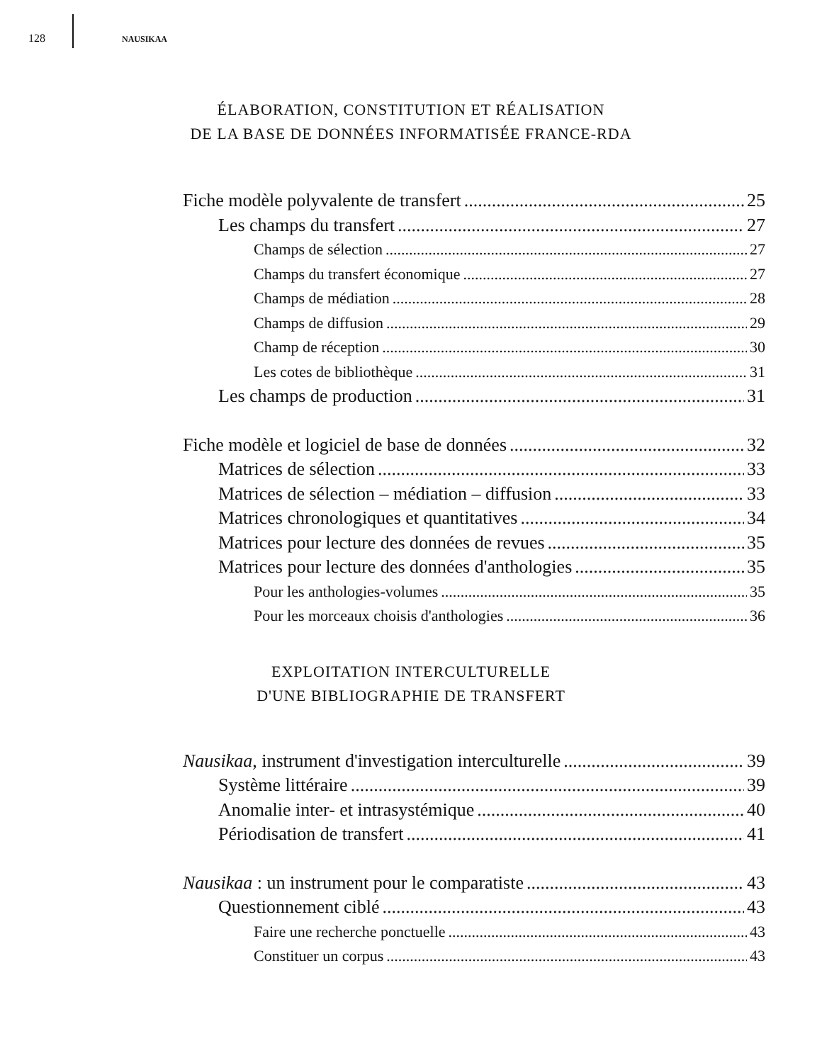128 NAUSIKAA
ÉLABORATION, CONSTITUTION ET RÉALISATION
DE LA BASE DE DONNÉES INFORMATISÉE FRANCE-RDA
Fiche modèle polyvalente de transfert 25
Les champs du transfert 27
Champs de sélection 27
Champs du transfert économique 27
Champs de médiation 28
Champs de diffusion 29
Champ de réception 30
Les cotes de bibliothèque 31
Les champs de production 31
Fiche modèle et logiciel de base de données 32
Matrices de sélection 33
Matrices de sélection – médiation – diffusion 33
Matrices chronologiques et quantitatives 34
Matrices pour lecture des données de revues 35
Matrices pour lecture des données d'anthologies 35
Pour les anthologies-volumes 35
Pour les morceaux choisis d'anthologies 36
EXPLOITATION INTERCULTURELLE
D'UNE BIBLIOGRAPHIE DE TRANSFERT
Nausikaa, instrument d'investigation interculturelle 39
Système littéraire 39
Anomalie inter- et intrasystémique 40
Périodisation de transfert 41
Nausikaa : un instrument pour le comparatiste 43
Questionnement ciblé 43
Faire une recherche ponctuelle 43
Constituer un corpus 43